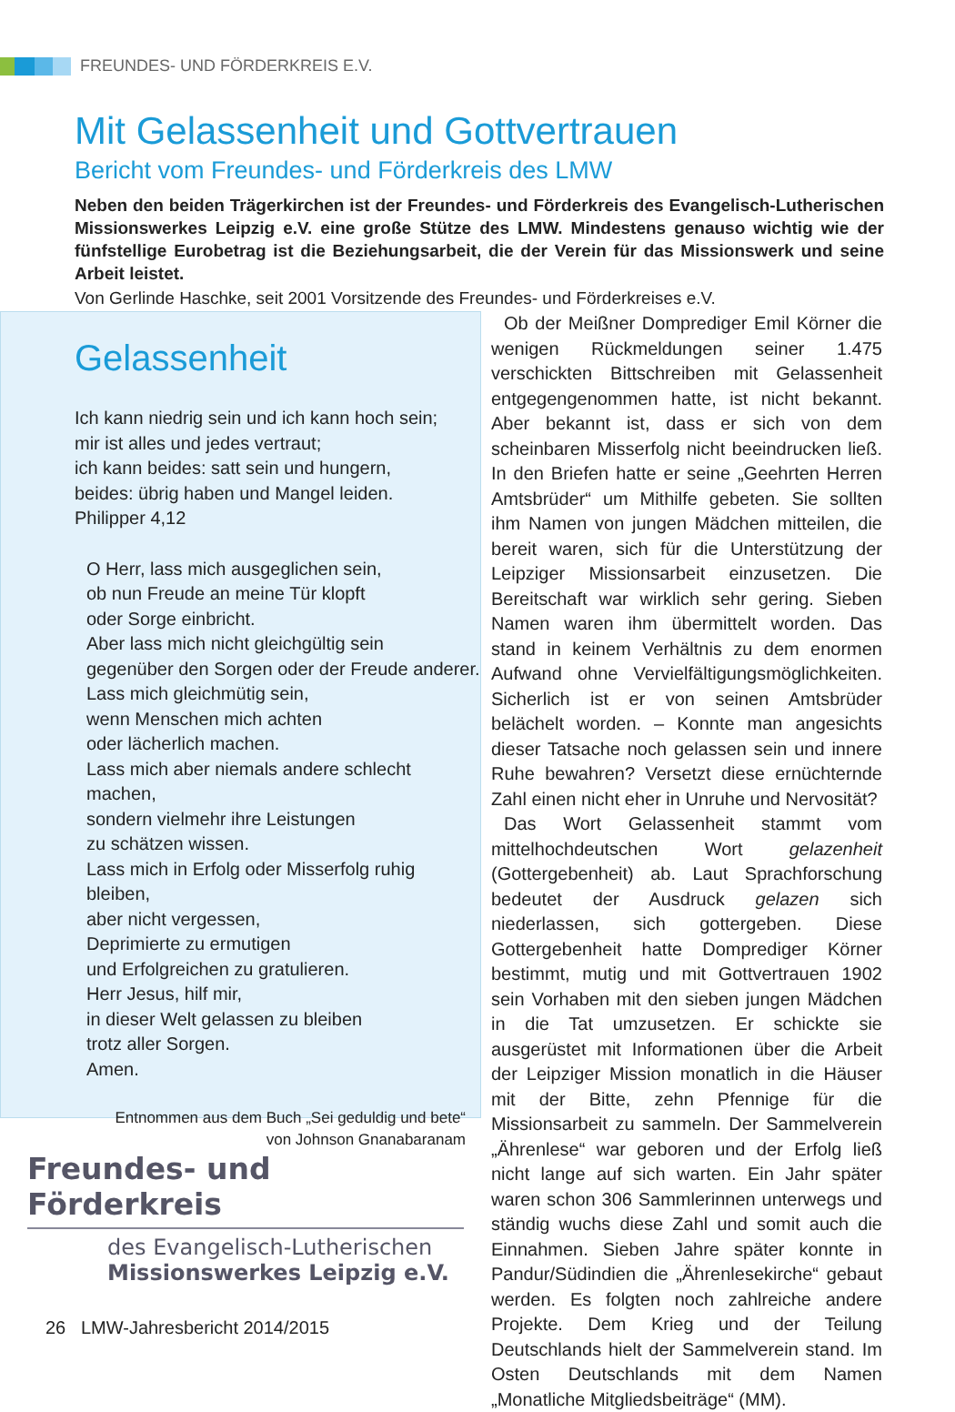FREUNDES- UND FÖRDERKREIS E.V.
Mit Gelassenheit und Gottvertrauen
Bericht vom Freundes- und Förderkreis des LMW
Neben den beiden Trägerkirchen ist der Freundes- und Förderkreis des Evangelisch-Lutherischen Missionswerkes Leipzig e.V. eine große Stütze des LMW. Mindestens genauso wichtig wie der fünfstellige Eurobetrag ist die Beziehungsarbeit, die der Verein für das Missionswerk und seine Arbeit leistet.
Von Gerlinde Haschke, seit 2001 Vorsitzende des Freundes- und Förderkreises e.V.
Gelassenheit
Ich kann niedrig sein und ich kann hoch sein;
mir ist alles und jedes vertraut;
ich kann beides: satt sein und hungern,
beides: übrig haben und Mangel leiden.
Philipper 4,12
O Herr, lass mich ausgeglichen sein,
ob nun Freude an meine Tür klopft
oder Sorge einbricht.
Aber lass mich nicht gleichgültig sein
gegenüber den Sorgen oder der Freude anderer.
Lass mich gleichmütig sein,
wenn Menschen mich achten
oder lächerlich machen.
Lass mich aber niemals andere schlecht machen,
sondern vielmehr ihre Leistungen
zu schätzen wissen.
Lass mich in Erfolg oder Misserfolg ruhig bleiben,
aber nicht vergessen,
Deprimierte zu ermutigen
und Erfolgreichen zu gratulieren.
Herr Jesus, hilf mir,
in dieser Welt gelassen zu bleiben
trotz aller Sorgen.
Amen.
Entnommen aus dem Buch „Sei geduldig und bete“
von Johnson Gnanabaranam
Freundes- und Förderkreis
des Evangelisch-Lutherischen
Missionswerkes Leipzig e.V.
Ob der Meißner Domprediger Emil Körner die wenigen Rückmeldungen seiner 1.475 verschickten Bittschreiben mit Gelassenheit entgegengenommen hatte, ist nicht bekannt. Aber bekannt ist, dass er sich von dem scheinbaren Misserfolg nicht beeindrucken ließ. In den Briefen hatte er seine „Geehrten Herren Amtsbrüder“ um Mithilfe gebeten. Sie sollten ihm Namen von jungen Mädchen mitteilen, die bereit waren, sich für die Unterstützung der Leipziger Missionsarbeit einzusetzen. Die Bereitschaft war wirklich sehr gering. Sieben Namen waren ihm übermittelt worden. Das stand in keinem Verhältnis zu dem enormen Aufwand ohne Vervielfältigungsmöglichkeiten. Sicherlich ist er von seinen Amtsbrüder belächelt worden. – Konnte man angesichts dieser Tatsache noch gelassen sein und innere Ruhe bewahren? Versetzt diese ernüchternde Zahl einen nicht eher in Unruhe und Nervosität?
Das Wort Gelassenheit stammt vom mittelhochdeutschen Wort gelazenheit (Gottergebenheit) ab. Laut Sprachforschung bedeutet der Ausdruck gelazen sich niederlassen, sich gottergeben. Diese Gottergebenheit hatte Domprediger Körner bestimmt, mutig und mit Gottvertrauen 1902 sein Vorhaben mit den sieben jungen Mädchen in die Tat umzusetzen. Er schickte sie ausgerüstet mit Informationen über die Arbeit der Leipziger Mission monatlich in die Häuser mit der Bitte, zehn Pfennige für die Missionsarbeit zu sammeln. Der Sammelverein „Ährenlese“ war geboren und der Erfolg ließ nicht lange auf sich warten. Ein Jahr später waren schon 306 Sammlerinnen unterwegs und ständig wuchs diese Zahl und somit auch die Einnahmen. Sieben Jahre später konnte in Pandur/Südindien die „Ährenlesekirche“ gebaut werden. Es folgten noch zahlreiche andere Projekte. Dem Krieg und der Teilung Deutschlands hielt der Sammelverein stand. Im Osten Deutschlands mit dem Namen „Monatliche Mitgliedsbeiträge“ (MM).
26 LMW-Jahresbericht 2014/2015